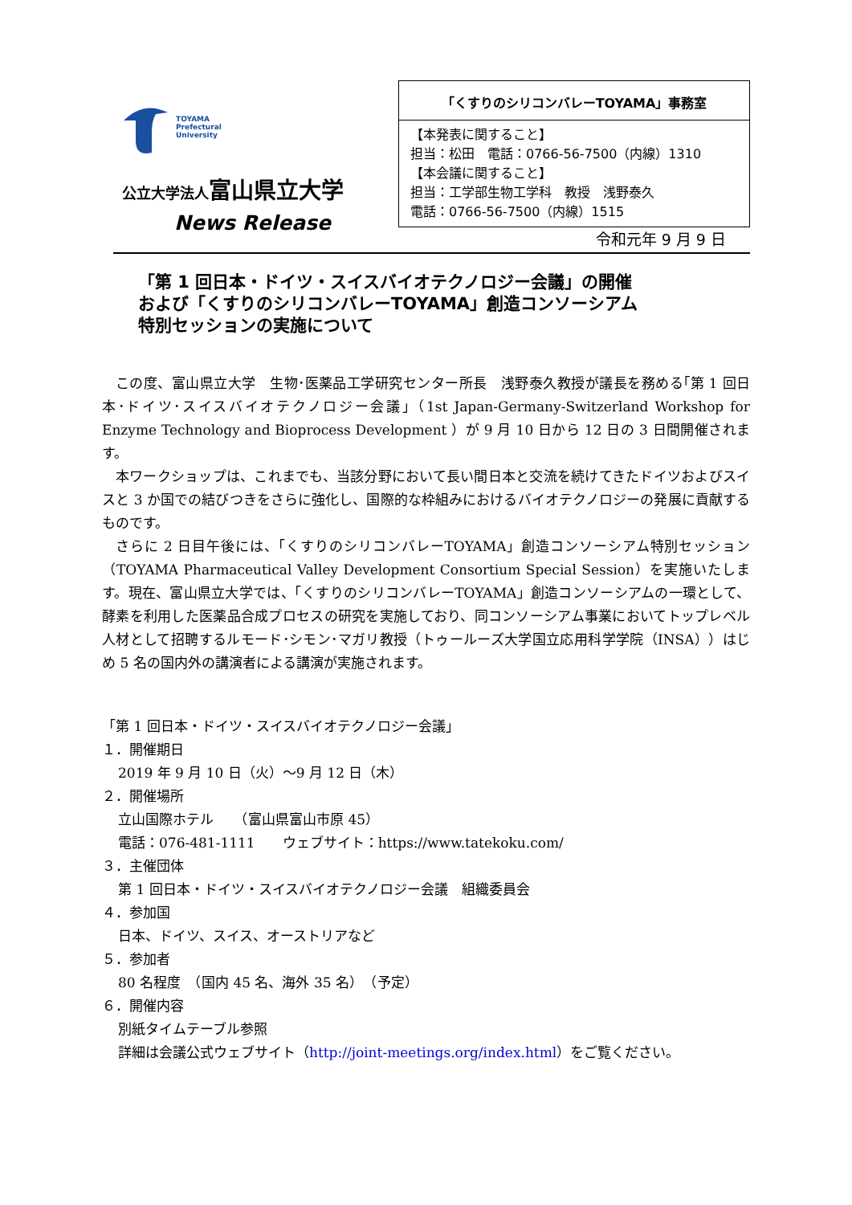TOYAMA
Prefectural
University
公立大学法人富山県立大学
News Release
「くすりのシリコンバレーTOYAMA」事務室
【本発表に関すること】
担当：松田　電話：0766-56-7500（内線）1310
【本会議に関すること】
担当：工学部生物工学科　教授　浅野泰久
電話：0766-56-7500（内線）1515
令和元年 9 月 9 日
「第 1 回日本・ドイツ・スイスバイオテクノロジー会議」の開催
および「くすりのシリコンバレーTOYAMA」創造コンソーシアム
特別セッションの実施について
この度、富山県立大学　生物･医薬品工学研究センター所長　浅野泰久教授が議長を務める｢第 1 回日本･ドイツ･スイスバイオテクノロジー会議｣（1st Japan-Germany-Switzerland Workshop for Enzyme Technology and Bioprocess Development ）が 9 月 10 日から 12 日の 3 日間開催されます。
本ワークショップは、これまでも、当該分野において長い間日本と交流を続けてきたドイツおよびスイスと 3 か国での結びつきをさらに強化し、国際的な枠組みにおけるバイオテクノロジーの発展に貢献するものです。
さらに 2 日目午後には、「くすりのシリコンバレーTOYAMA」創造コンソーシアム特別セッション（TOYAMA Pharmaceutical Valley Development Consortium Special Session）を実施いたします。現在、富山県立大学では、「くすりのシリコンバレーTOYAMA」創造コンソーシアムの一環として、酵素を利用した医薬品合成プロセスの研究を実施しており、同コンソーシアム事業においてトップレベル人材として招聘するルモード･シモン･マガリ教授（トゥールーズ大学国立応用科学学院（INSA））はじめ 5 名の国内外の講演者による講演が実施されます。
「第 1 回日本・ドイツ・スイスバイオテクノロジー会議」
１．開催期日
2019 年 9 月 10 日（火）～9 月 12 日（木）
２．開催場所
立山国際ホテル　　（富山県富山市原 45）
電話：076-481-1111　　ウェブサイト：https://www.tatekoku.com/
３．主催団体
第 1 回日本・ドイツ・スイスバイオテクノロジー会議　組織委員会
４．参加国
日本、ドイツ、スイス、オーストリアなど
５．参加者
80 名程度　（国内 45 名、海外 35 名）　（予定）
６．開催内容
別紙タイムテーブル参照
詳細は会議公式ウェブサイト（http://joint-meetings.org/index.html）をご覧ください。